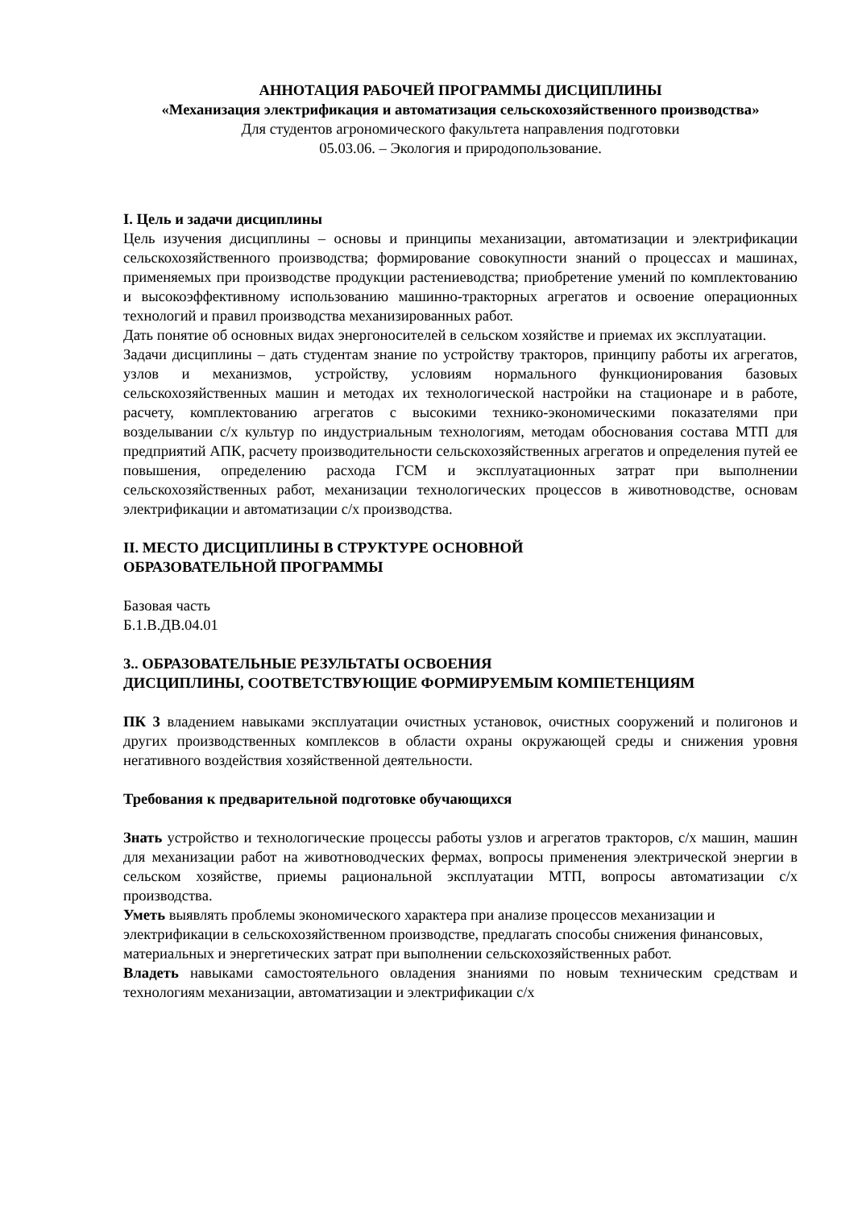АННОТАЦИЯ РАБОЧЕЙ ПРОГРАММЫ ДИСЦИПЛИНЫ
«Механизация электрификация и автоматизация сельскохозяйственного производства»
Для студентов агрономического факультета направления подготовки
05.03.06. – Экология и природопользование.
I. Цель и задачи дисциплины
Цель изучения дисциплины – основы и принципы механизации, автоматизации и электрификации сельскохозяйственного производства; формирование совокупности знаний о процессах и машинах, применяемых при производстве продукции растениеводства; приобретение умений по комплектованию и высокоэффективному использованию машинно-тракторных агрегатов и освоение операционных технологий и правил производства механизированных работ.
Дать понятие об основных видах энергоносителей в сельском хозяйстве и приемах их эксплуатации.
Задачи дисциплины – дать студентам знание по устройству тракторов, принципу работы их агрегатов, узлов и механизмов, устройству, условиям нормального функционирования базовых сельскохозяйственных машин и методах их технологической настройки на стационаре и в работе, расчету, комплектованию агрегатов с высокими технико-экономическими показателями при возделывании с/х культур по индустриальным технологиям, методам обоснования состава МТП для предприятий АПК, расчету производительности сельскохозяйственных агрегатов и определения путей ее повышения, определению расхода ГСМ и эксплуатационных затрат при выполнении сельскохозяйственных работ, механизации технологических процессов в животноводстве, основам электрификации и автоматизации с/х производства.
II. МЕСТО ДИСЦИПЛИНЫ В СТРУКТУРЕ ОСНОВНОЙ
ОБРАЗОВАТЕЛЬНОЙ ПРОГРАММЫ
Базовая часть
Б.1.В.ДВ.04.01
3.. ОБРАЗОВАТЕЛЬНЫЕ РЕЗУЛЬТАТЫ ОСВОЕНИЯ
ДИСЦИПЛИНЫ, СООТВЕТСТВУЮЩИЕ ФОРМИРУЕМЫМ КОМПЕТЕНЦИЯМ
ПК 3 владением навыками эксплуатации очистных установок, очистных сооружений и полигонов и других производственных комплексов в области охраны окружающей среды и снижения уровня негативного воздействия хозяйственной деятельности.
Требования к предварительной подготовке обучающихся
Знать устройство и технологические процессы работы узлов и агрегатов тракторов, с/х машин, машин для механизации работ на животноводческих фермах, вопросы применения электрической энергии в сельском хозяйстве, приемы рациональной эксплуатации МТП, вопросы автоматизации с/х производства.
Уметь выявлять проблемы экономического характера при анализе процессов механизации и электрификации в сельскохозяйственном производстве, предлагать способы снижения финансовых, материальных и энергетических затрат при выполнении сельскохозяйственных работ.
Владеть навыками самостоятельного овладения знаниями по новым техническим средствам и технологиям механизации, автоматизации и электрификации с/х